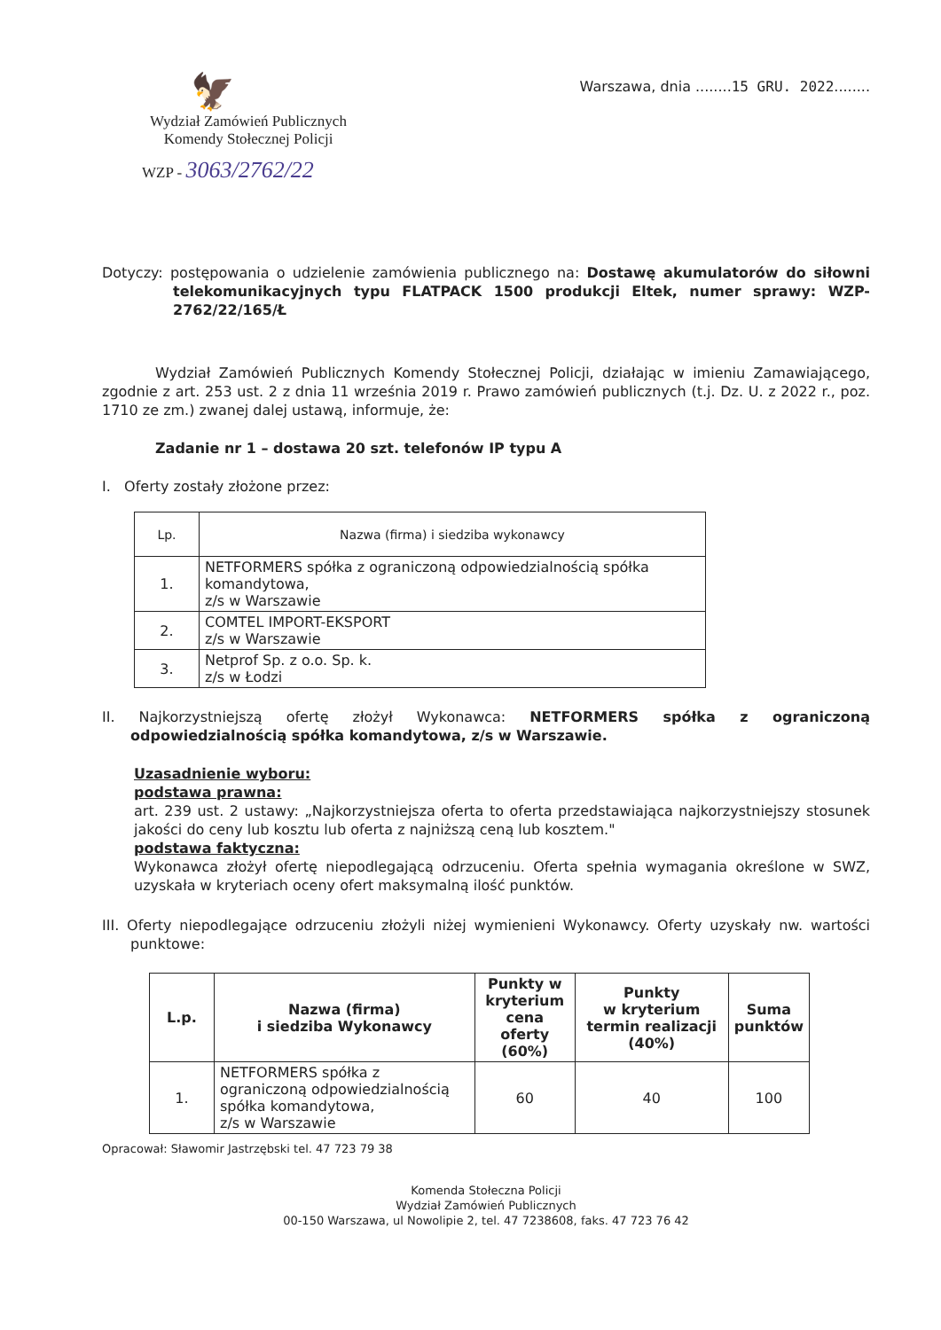🦅
Wydział Zamówień Publicznych
Komendy Stołecznej Policji
WZP - 3063/2762/22
Warszawa, dnia ........15 GRU. 2022........
Dotyczy: postępowania o udzielenie zamówienia publicznego na: Dostawę akumulatorów do siłowni telekomunikacyjnych typu FLATPACK 1500 produkcji Eltek, numer sprawy: WZP-2762/22/165/Ł
Wydział Zamówień Publicznych Komendy Stołecznej Policji, działając w imieniu Zamawiającego, zgodnie z art. 253 ust. 2 z dnia 11 września 2019 r. Prawo zamówień publicznych (t.j. Dz. U. z 2022 r., poz. 1710 ze zm.) zwanej dalej ustawą, informuje, że:
Zadanie nr 1 – dostawa 20 szt. telefonów IP typu A
I. Oferty zostały złożone przez:
| Lp. | Nazwa (firma) i siedziba wykonawcy |
| 1. | NETFORMERS spółka z ograniczoną odpowiedzialnością spółka komandytowa, z/s w Warszawie |
| 2. | COMTEL IMPORT-EKSPORT z/s w Warszawie |
| 3. | Netprof Sp. z o.o. Sp. k. z/s w Łodzi |
II. Najkorzystniejszą ofertę złożył Wykonawca: NETFORMERS spółka z ograniczoną odpowiedzialnością spółka komandytowa, z/s w Warszawie.
Uzasadnienie wyboru:
podstawa prawna:
art. 239 ust. 2 ustawy: „Najkorzystniejsza oferta to oferta przedstawiająca najkorzystniejszy stosunek jakości do ceny lub kosztu lub oferta z najniższą ceną lub kosztem."
podstawa faktyczna:
Wykonawca złożył ofertę niepodlegającą odrzuceniu. Oferta spełnia wymagania określone w SWZ, uzyskała w kryteriach oceny ofert maksymalną ilość punktów.
III. Oferty niepodlegające odrzuceniu złożyli niżej wymienieni Wykonawcy. Oferty uzyskały nw. wartości punktowe:
| L.p. | Nazwa (firma) i siedziba Wykonawcy | Punkty w kryterium cena oferty (60%) | Punkty w kryterium termin realizacji (40%) | Suma punktów |
| --- | --- | --- | --- | --- |
| 1. | NETFORMERS spółka z ograniczoną odpowiedzialnością spółka komandytowa, z/s w Warszawie | 60 | 40 | 100 |
Opracował: Sławomir Jastrzębski tel. 47 723 79 38
Komenda Stołeczna Policji
Wydział Zamówień Publicznych
00-150 Warszawa, ul Nowolipie 2, tel. 47 7238608, faks. 47 723 76 42